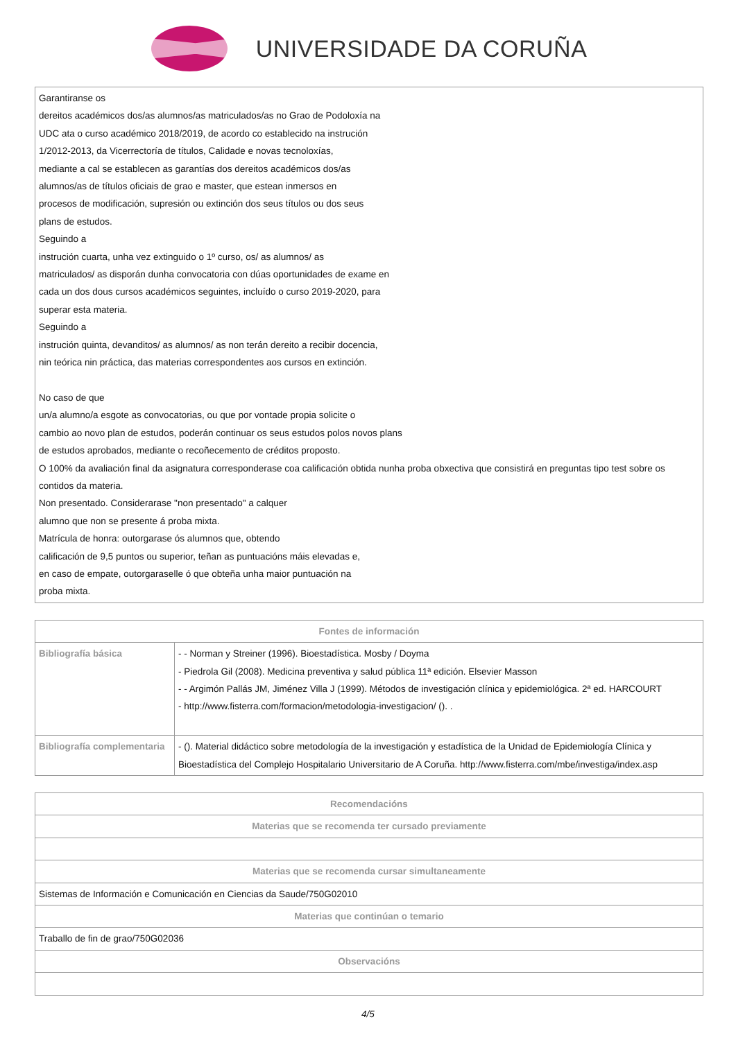UNIVERSIDADE DA CORUÑA
| Garantiranse os dereitos académicos dos/as alumnos/as matriculados/as no Grao de Podoloxía na UDC ata o curso académico 2018/2019, de acordo co establecido na instrución 1/2012-2013, da Vicerrectoría de títulos, Calidade e novas tecnoloxías, mediante a cal se establecen as garantías dos dereitos académicos dos/as alumnos/as de títulos oficiais de grao e master, que estean inmersos en procesos de modificación, supresión ou extinción dos seus títulos ou dos seus plans de estudos. Seguindo a instrución cuarta, unha vez extinguido o 1º curso, os/ as alumnos/ as matriculados/ as disporán dunha convocatoria con dúas oportunidades de exame en cada un dos dous cursos académicos seguintes, incluído o curso 2019-2020, para superar esta materia. Seguindo a instrución quinta, devanditos/ as alumnos/ as non terán dereito a recibir docencia, nin teórica nin práctica, das materias correspondentes aos cursos en extinción. No caso de que un/a alumno/a esgote as convocatorias, ou que por vontade propia solicite o cambio ao novo plan de estudos, poderán continuar os seus estudos polos novos plans de estudos aprobados, mediante o recoñecemento de créditos proposto. O 100% da avaliación final da asignatura corresponderase coa calificación obtida nunha proba obxectiva que consistirá en preguntas tipo test sobre os contidos da materia. Non presentado. Considerarase "non presentado" a calquer alumno que non se presente á proba mixta. Matrícula de honra: outorgarase ós alumnos que, obtendo calificación de 9,5 puntos ou superior, teñan as puntuacións máis elevadas e, en caso de empate, outorgaraselle ó que obteña unha maior puntuación na proba mixta. |
| Fontes de información | |
| --- | --- |
| Bibliografía básica | - - Norman y Streiner (1996). Bioestadística. Mosby / Doyma - Piedrola Gil (2008). Medicina preventiva y salud pública 11ª edición. Elsevier Masson - - Argimón Pallás JM, Jiménez Villa J (1999). Métodos de investigación clínica y epidemiológica. 2ª ed. HARCOURT - http://www.fisterra.com/formacion/metodologia-investigacion/ (). . |
| Bibliografía complementaria | - (). Material didáctico sobre metodología de la investigación y estadística de la Unidad de Epidemiología Clínica y Bioestadística del Complejo Hospitalario Universitario de A Coruña. http://www.fisterra.com/mbe/investiga/index.asp |
| Recomendacións |
| --- |
| Materias que se recomenda ter cursado previamente |
| Materias que se recomenda cursar simultaneamente |
| Sistemas de Información e Comunicación en Ciencias da Saude/750G02010 |
| Materias que continúan o temario |
| Traballo de fin de grao/750G02036 |
| Observacións |
4/5